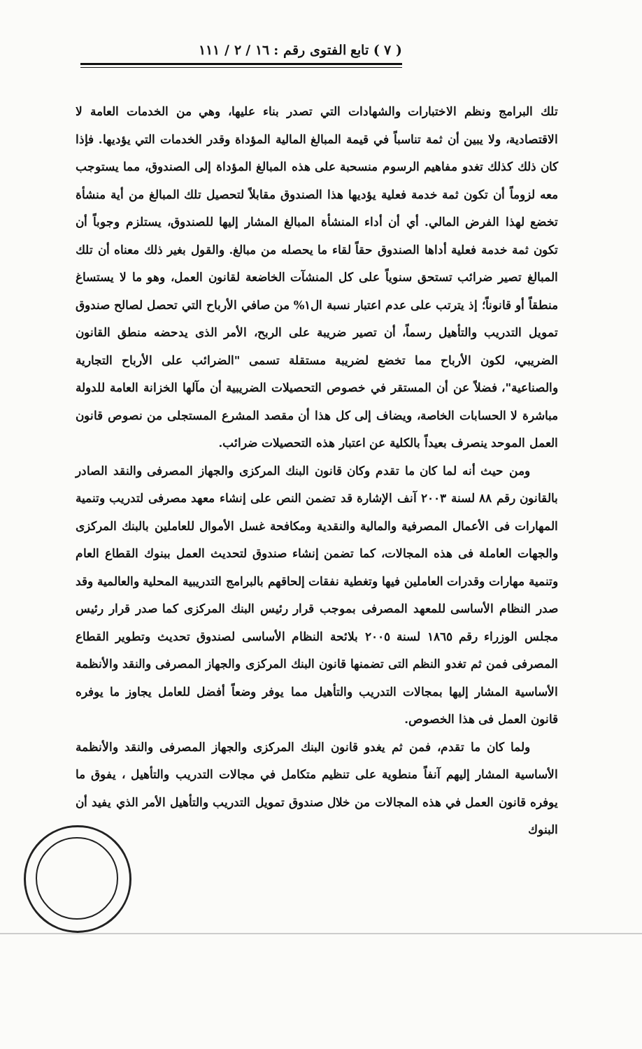( ٧ ) تابع الفتوى رقم : ١٦ / ٢ / ١١١
تلك البرامج ونظم الاختبارات والشهادات التي تصدر بناء عليها، وهي من الخدمات العامة لا الاقتصادية، ولا يبين أن ثمة تناسباً في قيمة المبالغ المالية المؤداة وقدر الخدمات التي يؤديها. فإذا كان ذلك كذلك تغدو مفاهيم الرسوم منسحبة على هذه المبالغ المؤداة إلى الصندوق، مما يستوجب معه لزوماً أن تكون ثمة خدمة فعلية يؤديها هذا الصندوق مقابلاً لتحصيل تلك المبالغ من أية منشأة تخضع لهذا الفرض المالي. أي أن أداء المنشأة المبالغ المشار إليها للصندوق، يستلزم وجوباً أن تكون ثمة خدمة فعلية أداها الصندوق حقاً لقاء ما يحصله من مبالغ. والقول بغير ذلك معناه أن تلك المبالغ تصير ضرائب تستحق سنوياً على كل المنشآت الخاضعة لقانون العمل، وهو ما لا يستساغ منطقاً أو قانوناً؛ إذ يترتب على عدم اعتبار نسبة ال١% من صافي الأرباح التي تحصل لصالح صندوق تمويل التدريب والتأهيل رسماً، أن تصير ضريبة على الربح، الأمر الذى يدحضه منطق القانون الضريبي، لكون الأرباح مما تخضع لضريبة مستقلة تسمى "الضرائب على الأرباح التجارية والصناعية"، فضلاً عن أن المستقر في خصوص التحصيلات الضريبية أن مآلها الخزانة العامة للدولة مباشرة لا الحسابات الخاصة، ويضاف إلى كل هذا أن مقصد المشرع المستجلى من نصوص قانون العمل الموحد ينصرف بعيداً بالكلية عن اعتبار هذه التحصيلات ضرائب.
ومن حيث أنه لما كان ما تقدم وكان قانون البنك المركزى والجهاز المصرفى والنقد الصادر بالقانون رقم ٨٨ لسنة ٢٠٠٣ آنف الإشارة قد تضمن النص على إنشاء معهد مصرفى لتدريب وتنمية المهارات فى الأعمال المصرفية والمالية والنقدية ومكافحة غسل الأموال للعاملين بالبنك المركزى والجهات العاملة فى هذه المجالات، كما تضمن إنشاء صندوق لتحديث العمل ببنوك القطاع العام وتنمية مهارات وقدرات العاملين فيها وتغطية نفقات إلحاقهم بالبرامج التدريبية المحلية والعالمية وقد صدر النظام الأساسى للمعهد المصرفى بموجب قرار رئيس البنك المركزى كما صدر قرار رئيس مجلس الوزراء رقم ١٨٦٥ لسنة ٢٠٠٥ بلائحة النظام الأساسى لصندوق تحديث وتطوير القطاع المصرفى فمن ثم تغدو النظم التى تضمنها قانون البنك المركزى والجهاز المصرفى والنقد والأنظمة الأساسية المشار إليها بمجالات التدريب والتأهيل مما يوفر وضعاً أفضل للعامل يجاوز ما يوفره قانون العمل فى هذا الخصوص.
ولما كان ما تقدم، فمن ثم يغدو قانون البنك المركزى والجهاز المصرفى والنقد والأنظمة الأساسية المشار إليهم آنفاً منطوية على تنظيم متكامل في مجالات التدريب والتأهيل ، يفوق ما يوفره قانون العمل في هذه المجالات من خلال صندوق تمويل التدريب والتأهيل الأمر الذي يفيد أن البنوك